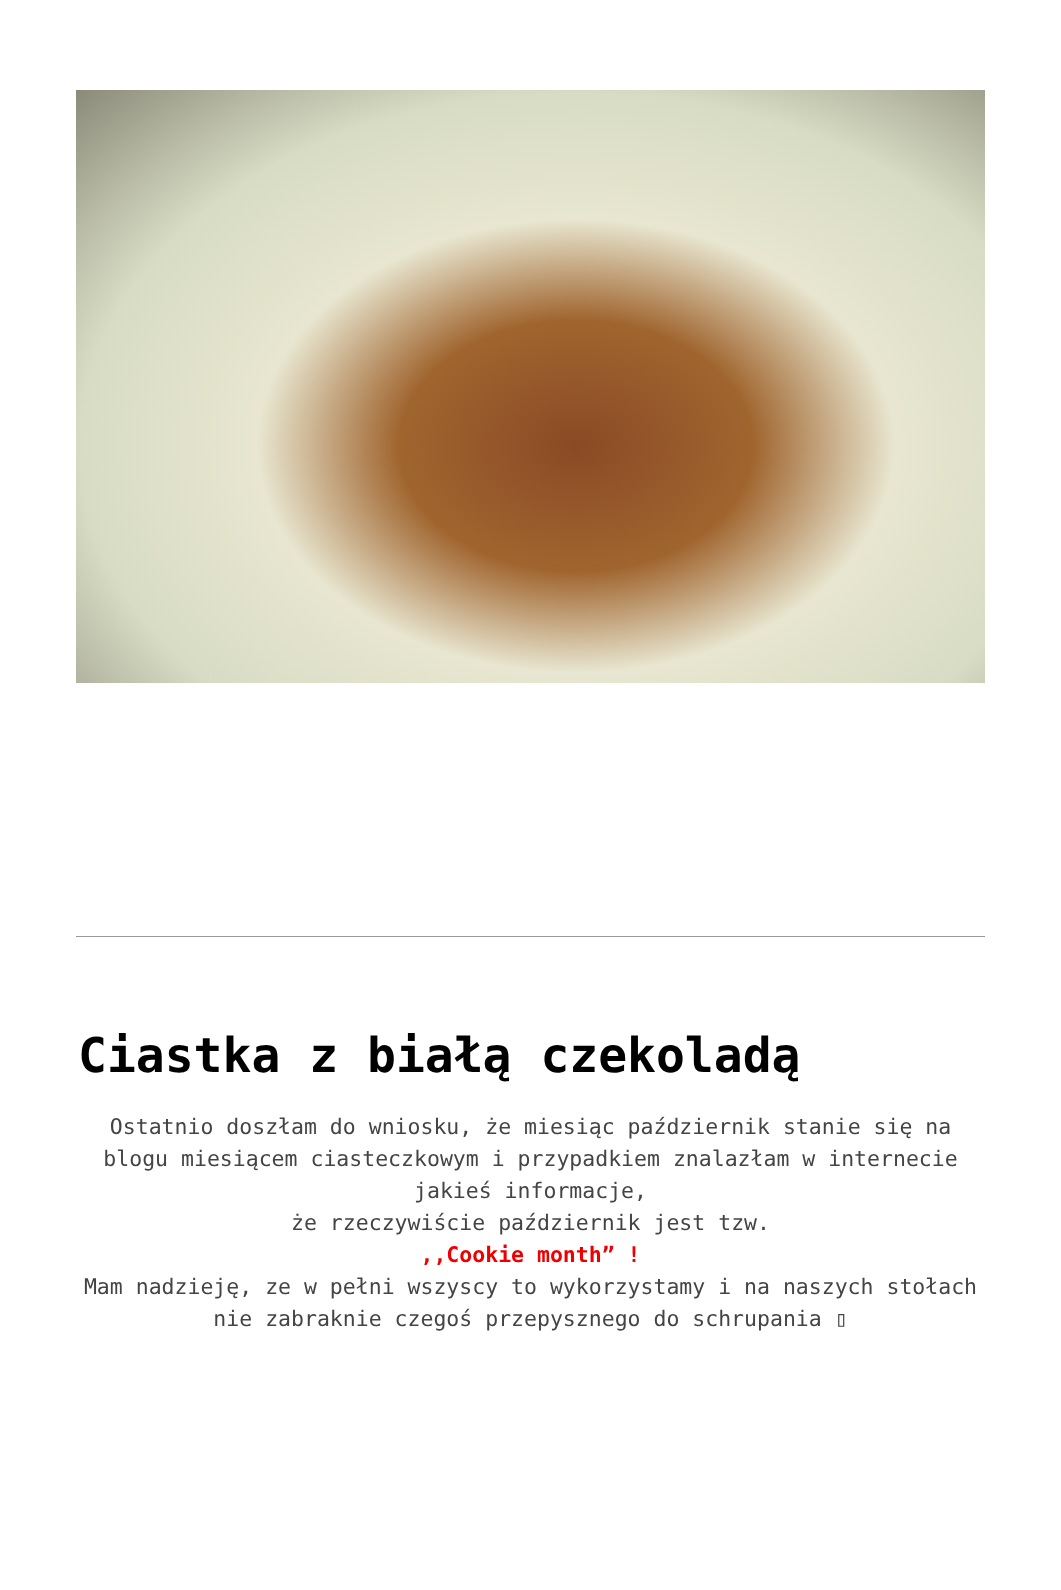Ciastka z białą czekoladą
Ostatnio doszłam do wniosku, że miesiąc październik stanie się na blogu miesiącem ciasteczkowym i przypadkiem znalazłam w internecie jakieś informacje,
że rzeczywiście październik jest tzw.
,,Cookie month” !
Mam nadzieję, ze w pełni wszyscy to wykorzystamy i na naszych stołach nie zabraknie czegoś przepysznego do schrupania ▯